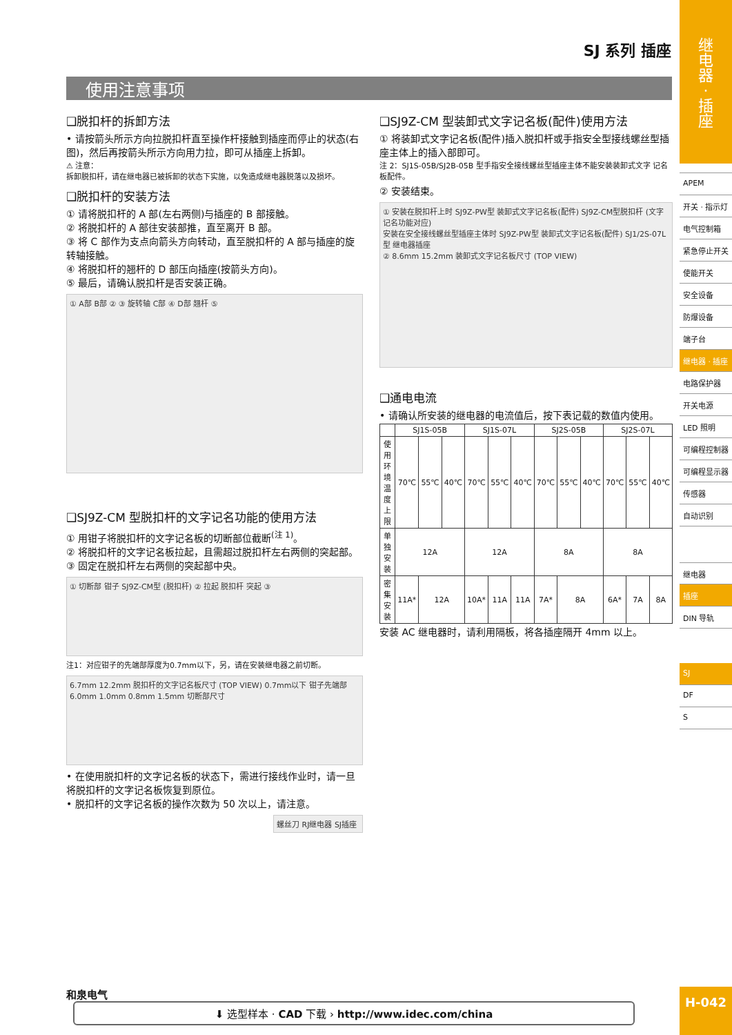SJ 系列 插座
使用注意事项
❑脱扣杆的拆卸方法
• 请按箭头所示方向拉脱扣杆直至操作杆接触到插座而停止的状态(右图)，然后再按箭头所示方向用力拉，即可从插座上拆卸。
⚠ 注意：
拆卸脱扣杆，请在继电器已被拆卸的状态下实施，以免造成继电器脱落以及损坏。
❑脱扣杆的安装方法
① 请将脱扣杆的 A 部(左右两侧)与插座的 B 部接触。
② 将脱扣杆的 A 部往安装部推，直至离开 B 部。
③ 将 C 部作为支点向箭头方向转动，直至脱扣杆的 A 部与插座的旋转轴接触。
④ 将脱扣杆的翘杆的 D 部压向插座(按箭头方向)。
⑤ 最后，请确认脱扣杆是否安装正确。
① A部 B部 ② ③ 旋转轴 C部 ④ D部 翘杆 ⑤
❑SJ9Z-CM 型脱扣杆的文字记名功能的使用方法
① 用钳子将脱扣杆的文字记名板的切断部位截断<sup>(注 1)</sup>。
② 将脱扣杆的文字记名板拉起，且需超过脱扣杆左右两侧的突起部。
③ 固定在脱扣杆左右两侧的突起部中央。
① 切断部 钳子 SJ9Z-CM型 (脱扣杆) ② 拉起 脱扣杆 突起 ③
注1：对应钳子的先端部厚度为0.7mm以下，另，请在安装继电器之前切断。
6.7mm 12.2mm 脱扣杆的文字记名板尺寸 (TOP VIEW) 0.7mm以下 钳子先端部 6.0mm 1.0mm 0.8mm 1.5mm 切断部尺寸
• 在使用脱扣杆的文字记名板的状态下，需进行接线作业时，请一旦将脱扣杆的文字记名板恢复到原位。
• 脱扣杆的文字记名板的操作次数为 50 次以上，请注意。
螺丝刀 RJ继电器 SJ插座
❑SJ9Z-CM 型装卸式文字记名板(配件)使用方法
① 将装卸式文字记名板(配件)插入脱扣杆或手指安全型接线螺丝型插座主体上的插入部即可。
注 2：SJ1S-05B/SJ2B-05B 型手指安全接线螺丝型插座主体不能安装装卸式文字 记名板配件。
② 安装结束。
① 安装在脱扣杆上时 SJ9Z-PW型 装卸式文字记名板(配件) SJ9Z-CM型脱扣杆 (文字记名功能对应)
安装在安全接线螺丝型插座主体时 SJ9Z-PW型 装卸式文字记名板(配件) SJ1/2S-07L型 继电器插座
② 8.6mm 15.2mm 装卸式文字记名板尺寸 (TOP VIEW)
❑通电电流
• 请确认所安装的继电器的电流值后，按下表记载的数值内使用。
| | SJ1S-05B | | | SJ1S-07L | | | SJ2S-05B | | | SJ2S-07L | | |
| --- | --- | --- | --- | --- | --- | --- | --- | --- | --- | --- | --- | --- |
| 使用环境 温度上限 | 70℃ | 55℃ | 40℃ | 70℃ | 55℃ | 40℃ | 70℃ | 55℃ | 40℃ | 70℃ | 55℃ | 40℃ |
| 单独安装 | 12A | | | 12A | | | 8A | | | 8A | | |
| 密集安装 | 11A* | 12A | | 10A* | 11A | 11A | 7A* | 8A | | 6A* | 7A | 8A |
安装 AC 继电器时，请利用隔板，将各插座隔开 4mm 以上。
继
电
器
·
插
座
APEM
开关 · 指示灯
电气控制箱
紧急停止开关
使能开关
安全设备
防爆设备
端子台
继电器 · 插座
电路保护器
开关电源
LED 照明
可编程控制器
可编程显示器
传感器
自动识别
继电器
插座
DIN 导轨
SJ
DF
S
和泉电气 ⬇ 选型样本 · CAD 下载 › http://www.idec.com/china H-042